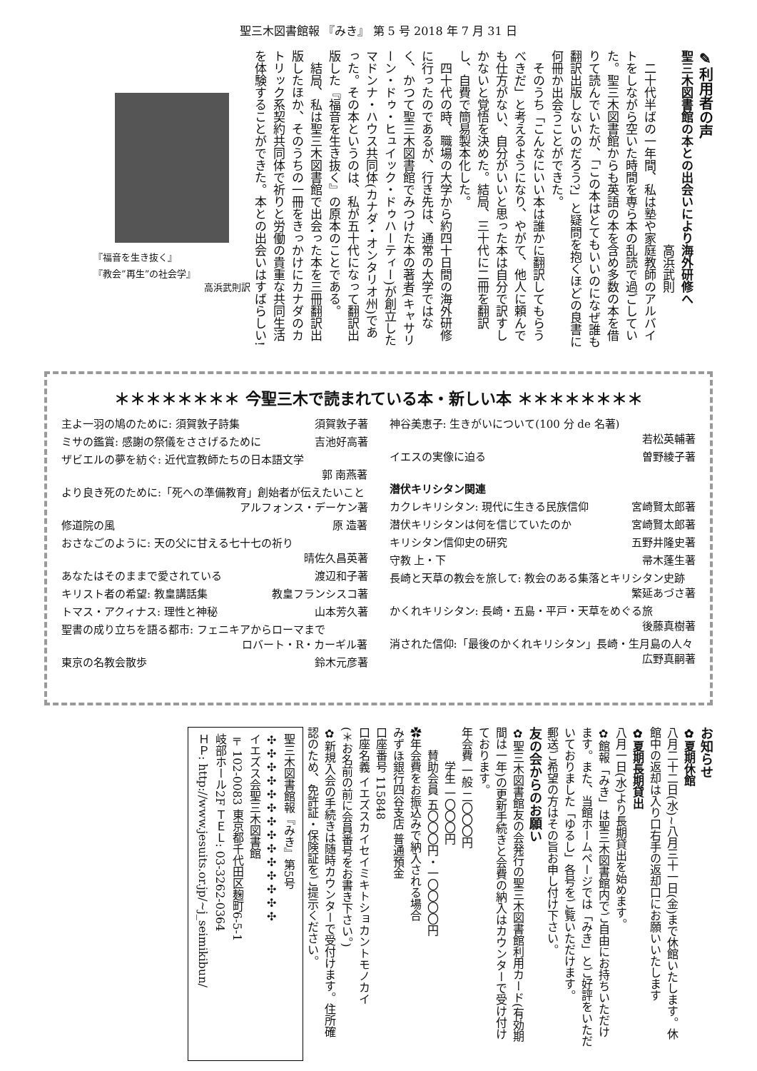聖三木図書館報 『みき』 第 5 号 2018 年 7 月 31 日
✎利用者の声
聖三木図書館の本との出会いにより海外研修へ
　　　　　　　　　　　　　　　　高浜武則
　二十代半ばの一年間、私は塾や家庭教師のアルバイトをしながら空いた時間を専ら本の乱読で過ごしていた。聖三木図書館からも英語の本を含め多数の本を借りて読んでいたが、「この本はとてもいいのになぜ誰も翻訳出版しないのだろう?」と疑問を抱くほどの良書に何冊か出会うことができた。
　そのうち「こんなにいい本は誰かに翻訳してもらうべきだ」と考えるようになり、やがて、他人に頼んでも仕方がない、自分がいいと思った本は自分で訳すしかないと覚悟を決めた。結局、三十代に二冊を翻訳し、自費で簡易製本化した。
　四十代の時、職場の大学から約四十日間の海外研修に行ったのであるが、行き先は、通常の大学ではなく、かつて聖三木図書館でみつけた本の著者(キャサリーン・ドゥ・ヒュイック・ドゥハーティー)が創立したマドンナ・ハウス共同体(カナダ・オンタリオ州)であった。その本というのは、私が五十代になって翻訳出版した『福音を生き抜く』の原本のことである。
　結局、私は聖三木図書館で出会った本を三冊翻訳出版したほか、そのうちの一冊をきっかけにカナダのカトリック系契約共同体で祈りと労働の貴重な共同生活を体験することができた。本との出会いはすばらしい!
『福音を生き抜く』
『教会”再生”の社会学』
高浜武則訳
＊＊＊＊＊＊＊＊ 今聖三木で読まれている本・新しい本 ＊＊＊＊＊＊＊＊
主よ一羽の鳩のために: 須賀敦子詩集 須賀敦子著
ミサの鑑賞: 感謝の祭儀をささげるために 吉池好高著
ザビエルの夢を紡ぐ: 近代宣教師たちの日本語文学
郭 南燕著
より良き死のために:「死への準備教育」創始者が伝えたいこと
アルフォンス・デーケン著
修道院の風 原 造著
おさなごのように: 天の父に甘える七十七の祈り
晴佐久昌英著
あなたはそのままで愛されている 渡辺和子著
キリスト者の希望: 教皇講話集 教皇フランシスコ著
トマス・アクィナス: 理性と神秘 山本芳久著
聖書の成り立ちを語る都市: フェニキアからローマまで
ロバート・R・カーギル著
東京の名教会散歩 鈴木元彦著
神谷美恵子: 生きがいについて(100 分 de 名著)
若松英輔著
イエスの実像に迫る 曽野綾子著
潜伏キリシタン関連
カクレキリシタン: 現代に生きる民族信仰 宮崎賢太郎著
潜伏キリシタンは何を信じていたのか 宮崎賢太郎著
キリシタン信仰史の研究 五野井隆史著
守教 上・下 帚木蓬生著
長崎と天草の教会を旅して: 教会のある集落とキリシタン史跡
繁延あづさ著
かくれキリシタン: 長崎・五島・平戸・天草をめぐる旅
後藤真樹著
消された信仰:「最後のかくれキリシタン」長崎・生月島の人々
広野真嗣著
お知らせ
✿夏期休館
八月二十二日(水)~八月三十一日(金)まで休館いたします。休館中の返却は入り口右手の返却口にお願いいたします
✿夏期長期貸出
八月一日(水)より長期貸出を始めます。
✿館報「みき」は聖三木図書館内でご自由にお持ちいただけます。また、当館ホームページでは「みき」とご好評をいただいておりました「ゆるし」各号をご覧いただけます。
郵送ご希望の方はその旨お申し付け下さい。
友の会からのお願い
✿聖三木図書館友の会発行の聖三木図書館利用カード(有効期間は一年)の更新手続きと会費の納入はカウンターで受け付けております。
年会費 一般 二〇〇〇円
　　　学生 一〇〇〇円
　　賛助会員 五〇〇〇円・一〇〇〇〇円
✿年会費をお振込みで納入される場合
みずほ銀行四谷支店 普通預金
口座番号 115848
口座名義 イエズスカイセイミキトショカントモノカイ
(＊お名前の前に会員番号をお書き下さい。)
✿新規入会の手続きは随時カウンターで受付けます。住所確認のため、免許証・保険証をご提示ください。
聖三木図書館報『みき』第5号
✣✣✣✣✣✣✣✣✣✣✣✣✣✣
イエズス会聖三木図書館
〒102-0083 東京都千代田区麹町6-5-1
岐部ホール2F ＴＥＬ: 03-3262-0364
ＨＰ: http://www.jesuits.or.jp/~j_seimikibun/